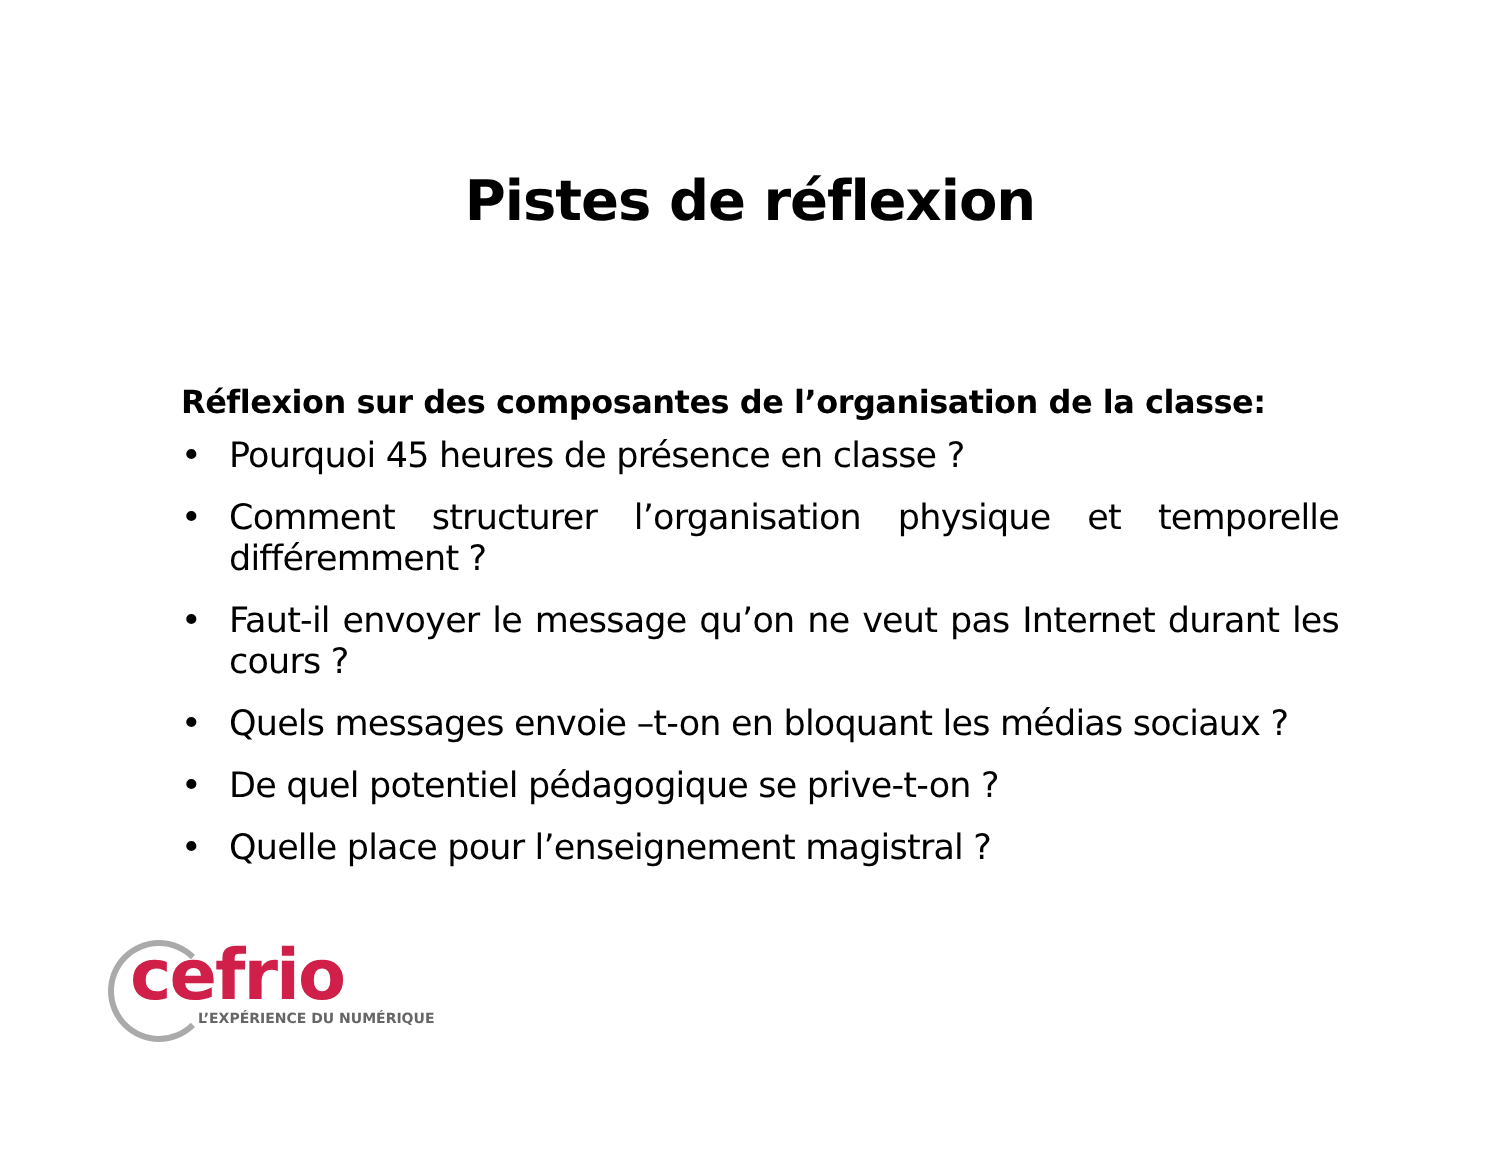Pistes de réflexion
Réflexion sur des composantes de l’organisation de la classe:
• Pourquoi 45 heures de présence en classe ?
• Comment structurer l’organisation physique et temporelle différemment ?
• Faut-il envoyer le message qu’on ne veut pas Internet durant les cours ?
• Quels messages envoie –t-on en bloquant les médias sociaux ?
• De quel potentiel pédagogique se prive-t-on ?
• Quelle place pour l’enseignement magistral ?
cefrio
L’EXPÉRIENCE DU NUMÉRIQUE